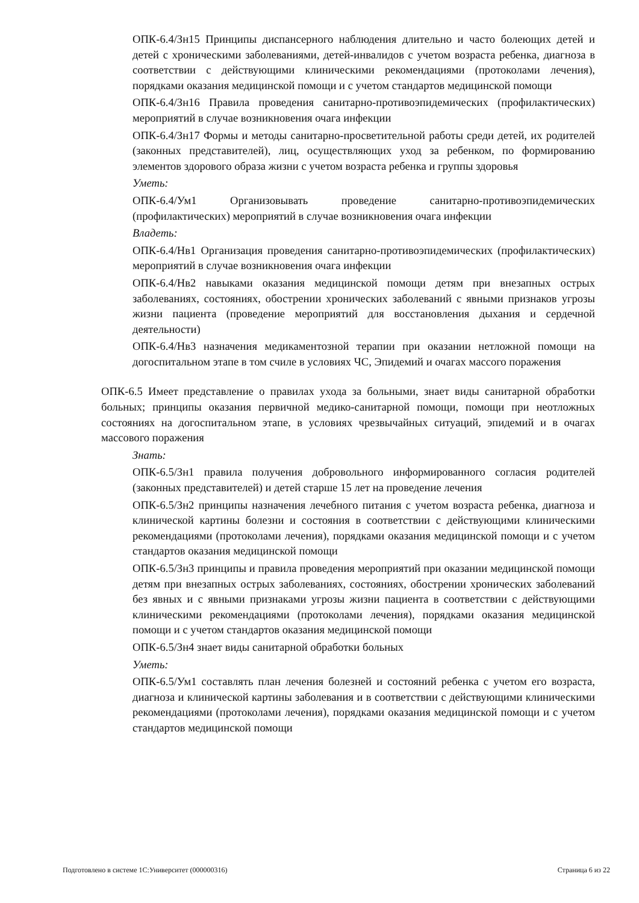ОПК-6.4/Зн15 Принципы диспансерного наблюдения длительно и часто болеющих детей и детей с хроническими заболеваниями, детей-инвалидов с учетом возраста ребенка, диагноза в соответствии с действующими клиническими рекомендациями (протоколами лечения), порядками оказания медицинской помощи и с учетом стандартов медицинской помощи
ОПК-6.4/Зн16 Правила проведения санитарно-противоэпидемических (профилактических) мероприятий в случае возникновения очага инфекции
ОПК-6.4/Зн17 Формы и методы санитарно-просветительной работы среди детей, их родителей (законных представителей), лиц, осуществляющих уход за ребенком, по формированию элементов здорового образа жизни с учетом возраста ребенка и группы здоровья
Уметь:
ОПК-6.4/Ум1 Организовывать проведение санитарно-противоэпидемических (профилактических) мероприятий в случае возникновения очага инфекции
Владеть:
ОПК-6.4/Нв1 Организация проведения санитарно-противоэпидемических (профилактических) мероприятий в случае возникновения очага инфекции
ОПК-6.4/Нв2 навыками оказания медицинской помощи детям при внезапных острых заболеваниях, состояниях, обострении хронических заболеваний с явными признаков угрозы жизни пациента (проведение мероприятий для восстановления дыхания и сердечной деятельности)
ОПК-6.4/Нв3 назначения медикаментозной терапии при оказании нетложной помощи на догоспитальном этапе в том счиле в условиях ЧС, Эпидемий и очагах массого поражения
ОПК-6.5 Имеет представление о правилах ухода за больными, знает виды санитарной обработки больных; принципы оказания первичной медико-санитарной помощи, помощи при неотложных состояниях на догоспитальном этапе, в условиях чрезвычайных ситуаций, эпидемий и в очагах массового поражения
Знать:
ОПК-6.5/Зн1 правила получения добровольного информированного согласия родителей (законных представителей) и детей старше 15 лет на проведение лечения
ОПК-6.5/Зн2 принципы назначения лечебного питания с учетом возраста ребенка, диагноза и клинической картины болезни и состояния в соответствии с действующими клиническими рекомендациями (протоколами лечения), порядками оказания медицинской помощи и с учетом стандартов оказания медицинской помощи
ОПК-6.5/Зн3 принципы и правила проведения мероприятий при оказании медицинской помощи детям при внезапных острых заболеваниях, состояниях, обострении хронических заболеваний без явных и с явными признаками угрозы жизни пациента в соответствии с действующими клиническими рекомендациями (протоколами лечения), порядками оказания медицинской помощи и с учетом стандартов оказания медицинской помощи
ОПК-6.5/Зн4 знает виды санитарной обработки больных
Уметь:
ОПК-6.5/Ум1 составлять план лечения болезней и состояний ребенка с учетом его возраста, диагноза и клинической картины заболевания и в соответствии с действующими клиническими рекомендациями (протоколами лечения), порядками оказания медицинской помощи и с учетом стандартов медицинской помощи
Подготовлено в системе 1С:Университет (000000316) Страница 6 из 22